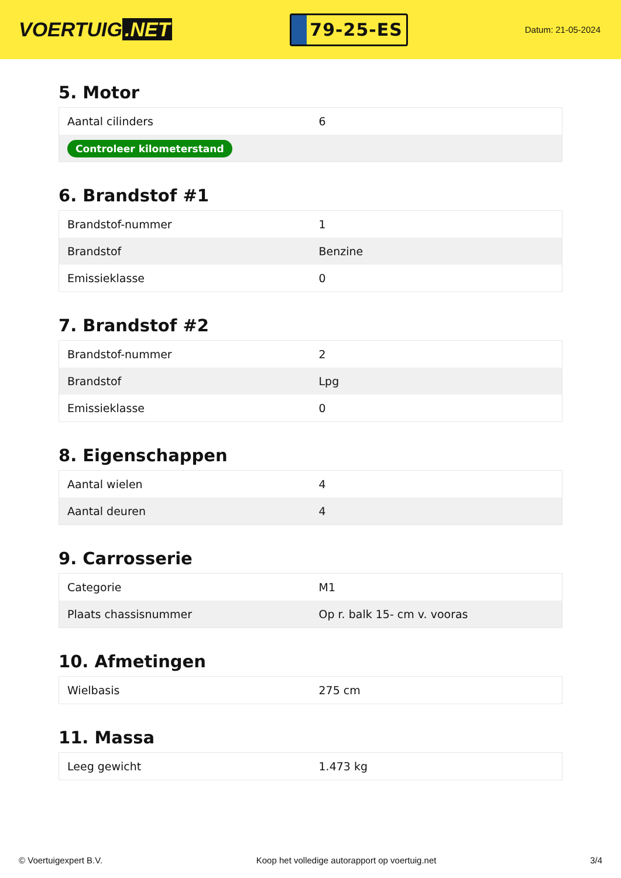VOERTUIG.NET
79-25-ES
Datum: 21-05-2024
5. Motor
| Aantal cilinders | 6 |
| Controleer kilometerstand | |
6. Brandstof #1
| Brandstof-nummer | 1 |
| Brandstof | Benzine |
| Emissieklasse | 0 |
7. Brandstof #2
| Brandstof-nummer | 2 |
| Brandstof | Lpg |
| Emissieklasse | 0 |
8. Eigenschappen
| Aantal wielen | 4 |
| Aantal deuren | 4 |
9. Carrosserie
| Categorie | M1 |
| Plaats chassisnummer | Op r. balk 15- cm v. vooras |
10. Afmetingen
| Wielbasis | 275 cm |
11. Massa
| Leeg gewicht | 1.473 kg |
© Voertuigexpert B.V. Koop het volledige autorapport op voertuig.net 3/4